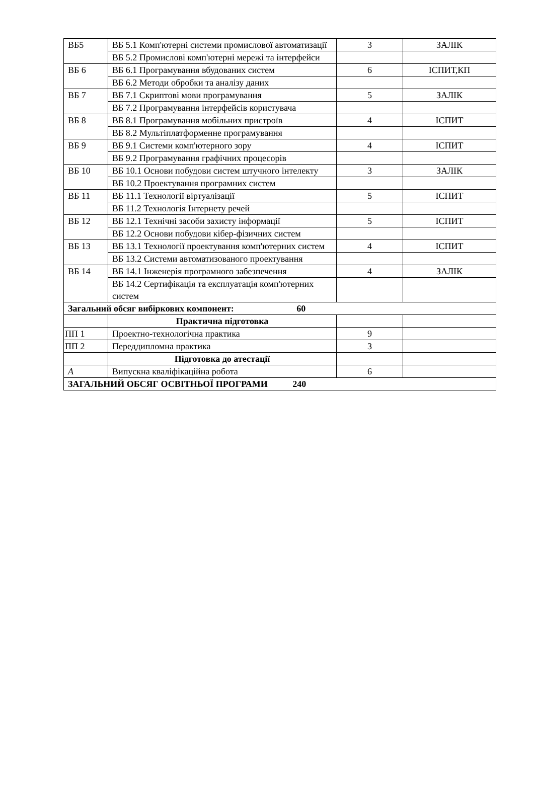| ВБ5 | ВБ 5.1 Комп'ютерні системи промислової автоматизації | 3 | ЗАЛІК |
| | ВБ 5.2 Промислові комп'ютерні мережі та інтерфейси | | |
| ВБ 6 | ВБ 6.1 Програмування вбудованих систем | 6 | ІСПИТ,КП |
| | ВБ 6.2 Методи обробки та аналізу даних | | |
| ВБ 7 | ВБ 7.1 Скриптові мови програмування | 5 | ЗАЛІК |
| | ВБ 7.2 Програмування інтерфейсів користувача | | |
| ВБ 8 | ВБ 8.1 Програмування мобільних пристроїв | 4 | ІСПИТ |
| | ВБ 8.2 Мультіплатформенне програмування | | |
| ВБ 9 | ВБ 9.1 Системи комп'ютерного зору | 4 | ІСПИТ |
| | ВБ 9.2 Програмування графічних процесорів | | |
| ВБ 10 | ВБ 10.1 Основи побудови систем штучного інтелекту | 3 | ЗАЛІК |
| | ВБ 10.2 Проектування програмних систем | | |
| ВБ 11 | ВБ 11.1 Технології віртуалізації | 5 | ІСПИТ |
| | ВБ 11.2 Технологія Інтернету речей | | |
| ВБ 12 | ВБ 12.1 Технічні засоби захисту інформації | 5 | ІСПИТ |
| | ВБ 12.2 Основи побудови кібер-фізичних систем | | |
| ВБ 13 | ВБ 13.1 Технології проектування комп'ютерних систем | 4 | ІСПИТ |
| | ВБ 13.2 Системи автоматизованого проектування | | |
| ВБ 14 | ВБ 14.1 Інженерія програмного забезпечення | 4 | ЗАЛІК |
| | ВБ 14.2 Сертифікація та експлуатація комп'ютерних систем | | |
| Загальний обсяг вибіркових компонент: 60 | | | |
| | Практична підготовка | | |
| ПП 1 | Проектно-технологічна практика | 9 | |
| ПП 2 | Переддипломна практика | 3 | |
| | Підготовка до атестації | | |
| А | Випускна кваліфікаційна робота | 6 | |
| ЗАГАЛЬНИЙ ОБСЯГ ОСВІТНЬОЇ ПРОГРАМИ 240 | | | |